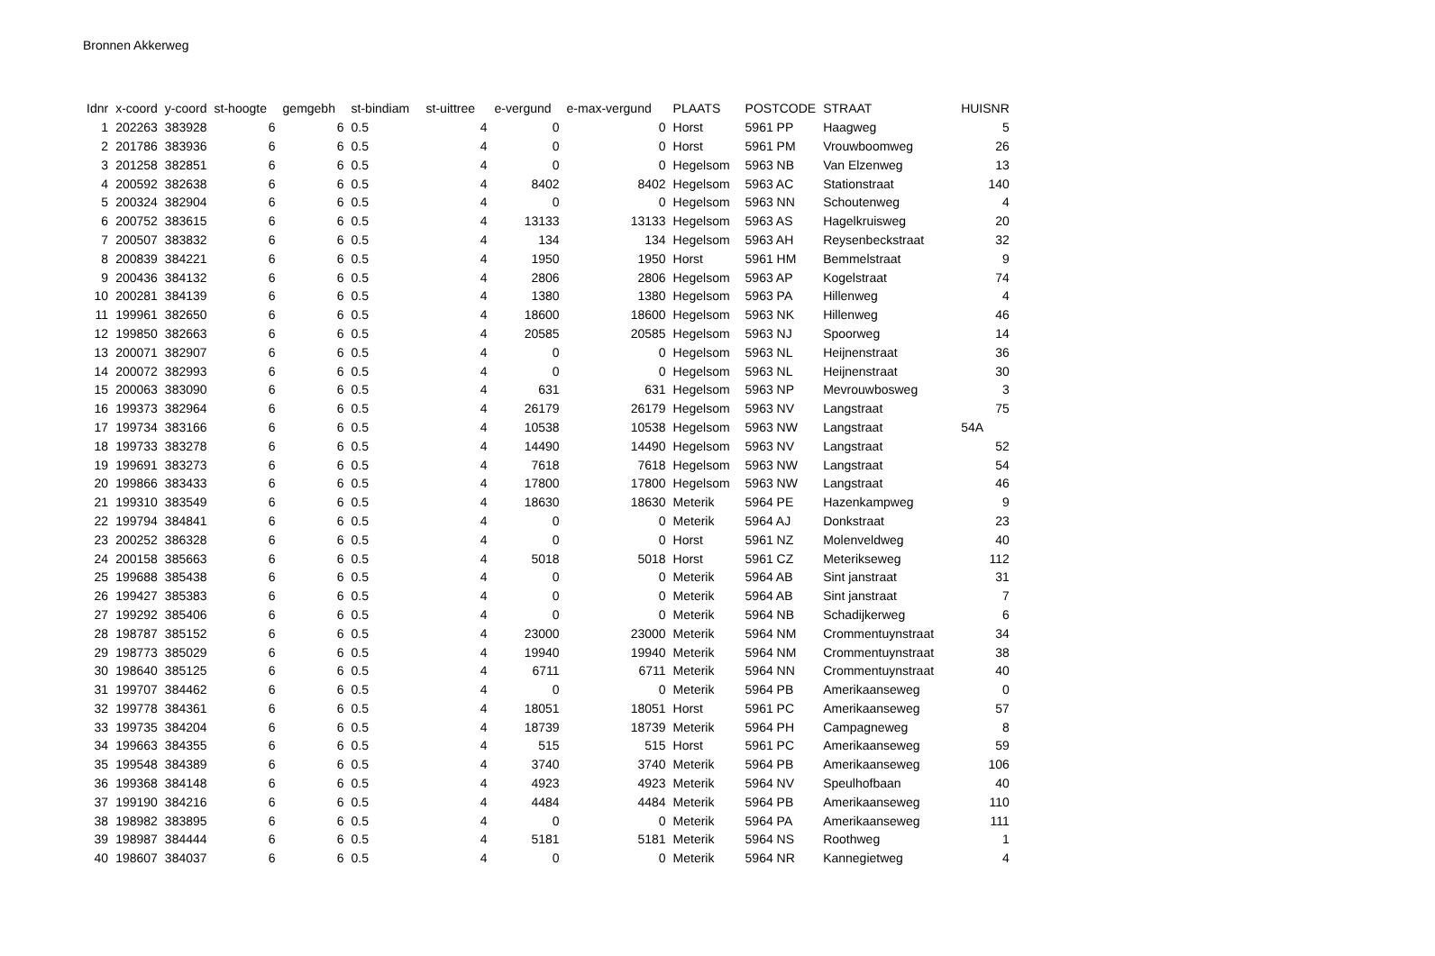Bronnen Akkerweg
| Idnr | x-coord | y-coord | st-hoogte | gemgebh | st-bindiam | st-uittree | e-vergund | e-max-vergund | PLAATS | POSTCODE | STRAAT | HUISNR |
| --- | --- | --- | --- | --- | --- | --- | --- | --- | --- | --- | --- | --- |
| 1 | 202263 | 383928 | 6 | 6 | 0.5 | 4 | 0 | 0 | Horst | 5961 PP | Haagweg | 5 |
| 2 | 201786 | 383936 | 6 | 6 | 0.5 | 4 | 0 | 0 | Horst | 5961 PM | Vrouwboomweg | 26 |
| 3 | 201258 | 382851 | 6 | 6 | 0.5 | 4 | 0 | 0 | Hegelsom | 5963 NB | Van Elzenweg | 13 |
| 4 | 200592 | 382638 | 6 | 6 | 0.5 | 4 | 8402 | 8402 | Hegelsom | 5963 AC | Stationstraat | 140 |
| 5 | 200324 | 382904 | 6 | 6 | 0.5 | 4 | 0 | 0 | Hegelsom | 5963 NN | Schoutenweg | 4 |
| 6 | 200752 | 383615 | 6 | 6 | 0.5 | 4 | 13133 | 13133 | Hegelsom | 5963 AS | Hagelkruisweg | 20 |
| 7 | 200507 | 383832 | 6 | 6 | 0.5 | 4 | 134 | 134 | Hegelsom | 5963 AH | Reysenbeckstraat | 32 |
| 8 | 200839 | 384221 | 6 | 6 | 0.5 | 4 | 1950 | 1950 | Horst | 5961 HM | Bemmelstraat | 9 |
| 9 | 200436 | 384132 | 6 | 6 | 0.5 | 4 | 2806 | 2806 | Hegelsom | 5963 AP | Kogelstraat | 74 |
| 10 | 200281 | 384139 | 6 | 6 | 0.5 | 4 | 1380 | 1380 | Hegelsom | 5963 PA | Hillenweg | 4 |
| 11 | 199961 | 382650 | 6 | 6 | 0.5 | 4 | 18600 | 18600 | Hegelsom | 5963 NK | Hillenweg | 46 |
| 12 | 199850 | 382663 | 6 | 6 | 0.5 | 4 | 20585 | 20585 | Hegelsom | 5963 NJ | Spoorweg | 14 |
| 13 | 200071 | 382907 | 6 | 6 | 0.5 | 4 | 0 | 0 | Hegelsom | 5963 NL | Heijnenstraat | 36 |
| 14 | 200072 | 382993 | 6 | 6 | 0.5 | 4 | 0 | 0 | Hegelsom | 5963 NL | Heijnenstraat | 30 |
| 15 | 200063 | 383090 | 6 | 6 | 0.5 | 4 | 631 | 631 | Hegelsom | 5963 NP | Mevrouwbosweg | 3 |
| 16 | 199373 | 382964 | 6 | 6 | 0.5 | 4 | 26179 | 26179 | Hegelsom | 5963 NV | Langstraat | 75 |
| 17 | 199734 | 383166 | 6 | 6 | 0.5 | 4 | 10538 | 10538 | Hegelsom | 5963 NW | Langstraat | 54A |
| 18 | 199733 | 383278 | 6 | 6 | 0.5 | 4 | 14490 | 14490 | Hegelsom | 5963 NV | Langstraat | 52 |
| 19 | 199691 | 383273 | 6 | 6 | 0.5 | 4 | 7618 | 7618 | Hegelsom | 5963 NW | Langstraat | 54 |
| 20 | 199866 | 383433 | 6 | 6 | 0.5 | 4 | 17800 | 17800 | Hegelsom | 5963 NW | Langstraat | 46 |
| 21 | 199310 | 383549 | 6 | 6 | 0.5 | 4 | 18630 | 18630 | Meterik | 5964 PE | Hazenkampweg | 9 |
| 22 | 199794 | 384841 | 6 | 6 | 0.5 | 4 | 0 | 0 | Meterik | 5964 AJ | Donkstraat | 23 |
| 23 | 200252 | 386328 | 6 | 6 | 0.5 | 4 | 0 | 0 | Horst | 5961 NZ | Molenveldweg | 40 |
| 24 | 200158 | 385663 | 6 | 6 | 0.5 | 4 | 5018 | 5018 | Horst | 5961 CZ | Meterikseweg | 112 |
| 25 | 199688 | 385438 | 6 | 6 | 0.5 | 4 | 0 | 0 | Meterik | 5964 AB | Sint janstraat | 31 |
| 26 | 199427 | 385383 | 6 | 6 | 0.5 | 4 | 0 | 0 | Meterik | 5964 AB | Sint janstraat | 7 |
| 27 | 199292 | 385406 | 6 | 6 | 0.5 | 4 | 0 | 0 | Meterik | 5964 NB | Schadijkerweg | 6 |
| 28 | 198787 | 385152 | 6 | 6 | 0.5 | 4 | 23000 | 23000 | Meterik | 5964 NM | Crommentuynstraat | 34 |
| 29 | 198773 | 385029 | 6 | 6 | 0.5 | 4 | 19940 | 19940 | Meterik | 5964 NM | Crommentuynstraat | 38 |
| 30 | 198640 | 385125 | 6 | 6 | 0.5 | 4 | 6711 | 6711 | Meterik | 5964 NN | Crommentuynstraat | 40 |
| 31 | 199707 | 384462 | 6 | 6 | 0.5 | 4 | 0 | 0 | Meterik | 5964 PB | Amerikaanseweg | 0 |
| 32 | 199778 | 384361 | 6 | 6 | 0.5 | 4 | 18051 | 18051 | Horst | 5961 PC | Amerikaanseweg | 57 |
| 33 | 199735 | 384204 | 6 | 6 | 0.5 | 4 | 18739 | 18739 | Meterik | 5964 PH | Campagneweg | 8 |
| 34 | 199663 | 384355 | 6 | 6 | 0.5 | 4 | 515 | 515 | Horst | 5961 PC | Amerikaanseweg | 59 |
| 35 | 199548 | 384389 | 6 | 6 | 0.5 | 4 | 3740 | 3740 | Meterik | 5964 PB | Amerikaanseweg | 106 |
| 36 | 199368 | 384148 | 6 | 6 | 0.5 | 4 | 4923 | 4923 | Meterik | 5964 NV | Speulhofbaan | 40 |
| 37 | 199190 | 384216 | 6 | 6 | 0.5 | 4 | 4484 | 4484 | Meterik | 5964 PB | Amerikaanseweg | 110 |
| 38 | 198982 | 383895 | 6 | 6 | 0.5 | 4 | 0 | 0 | Meterik | 5964 PA | Amerikaanseweg | 111 |
| 39 | 198987 | 384444 | 6 | 6 | 0.5 | 4 | 5181 | 5181 | Meterik | 5964 NS | Roothweg | 1 |
| 40 | 198607 | 384037 | 6 | 6 | 0.5 | 4 | 0 | 0 | Meterik | 5964 NR | Kannegietweg | 4 |